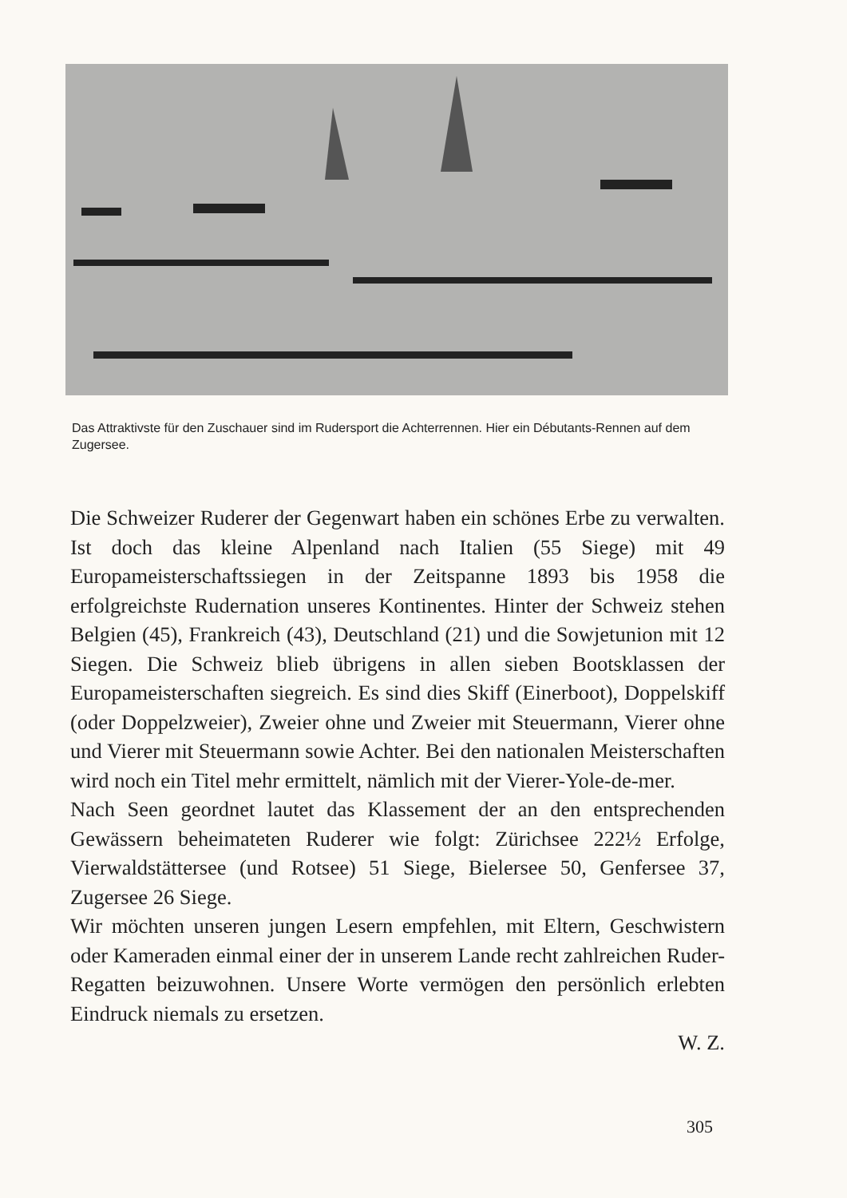Das Attraktivste für den Zuschauer sind im Rudersport die Achterrennen. Hier ein Débutants-Rennen auf dem Zugersee.
Die Schweizer Ruderer der Gegenwart haben ein schönes Erbe zu verwalten. Ist doch das kleine Alpenland nach Italien (55 Siege) mit 49 Europameisterschaftssiegen in der Zeitspanne 1893 bis 1958 die erfolgreichste Rudernation unseres Kontinentes. Hinter der Schweiz stehen Belgien (45), Frankreich (43), Deutschland (21) und die Sowjetunion mit 12 Siegen. Die Schweiz blieb übrigens in allen sieben Bootsklassen der Europameisterschaften siegreich. Es sind dies Skiff (Einerboot), Doppelskiff (oder Doppelzweier), Zweier ohne und Zweier mit Steuermann, Vierer ohne und Vierer mit Steuermann sowie Achter. Bei den nationalen Meisterschaften wird noch ein Titel mehr ermittelt, nämlich mit der Vierer-Yole-de-mer.
Nach Seen geordnet lautet das Klassement der an den entsprechenden Gewässern beheimateten Ruderer wie folgt: Zürichsee 222½ Erfolge, Vierwaldstättersee (und Rotsee) 51 Siege, Bielersee 50, Genfersee 37, Zugersee 26 Siege.
Wir möchten unseren jungen Lesern empfehlen, mit Eltern, Geschwistern oder Kameraden einmal einer der in unserem Lande recht zahlreichen Ruder-Regatten beizuwohnen. Unsere Worte vermögen den persönlich erlebten Eindruck niemals zu ersetzen.
W. Z.
305